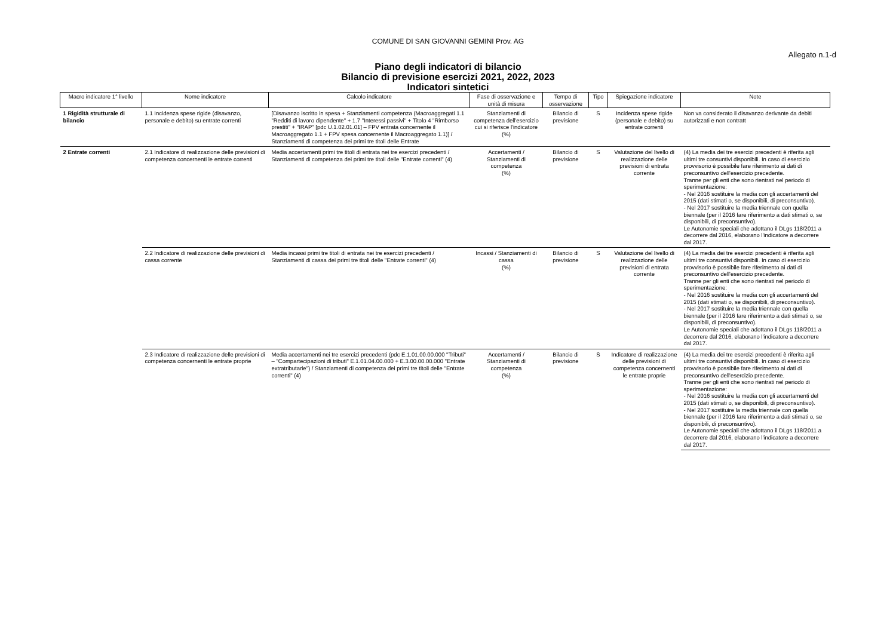COMUNE DI SAN GIOVANNI GEMINI Prov. AG
Allegato n.1-d
Piano degli indicatori di bilancio
Bilancio di previsione esercizi 2021, 2022, 2023
Indicatori sintetici
| Macro indicatore 1° livello | Nome indicatore | Calcolo indicatore | Fase di osservazione e unità di misura | Tempo di osservazione | Tipo | Spiegazione indicatore | Note |
| --- | --- | --- | --- | --- | --- | --- | --- |
| 1 Rigidità strutturale di bilancio | 1.1 Incidenza spese rigide (disavanzo, personale e debito) su entrate correnti | [Disavanzo iscritto in spesa + Stanziamenti competenza (Macroaggregati 1.1 "Redditi di lavoro dipendente" + 1.7 "Interessi passivi" + Titolo 4 "Rimborso prestiti" + "IRAP" [pdc U.1.02.01.01] – FPV entrata concernente il Macroaggregato 1.1 + FPV spesa concernente il Macroaggregato 1.1)] / Stanziamenti di competenza dei primi tre titoli delle Entrate | Stanziamenti di competenza dell'esercizio cui si riferisce l'indicatore (%) | Bilancio di previsione | S | Incidenza spese rigide (personale e debito) su entrate correnti | Non va considerato il disavanzo derivante da debiti autorizzati e non contratt |
| 2 Entrate correnti | 2.1 Indicatore di realizzazione delle previsioni di competenza concernenti le entrate correnti | Media accertamenti primi tre titoli di entrata nei tre esercizi precedenti / Stanziamenti di competenza dei primi tre titoli delle "Entrate correnti" (4) | Accertamenti / Stanziamenti di competenza (%) | Bilancio di previsione | S | Valutazione del livello di realizzazione delle previsioni di entrata corrente | (4) La media dei tre esercizi precedenti è riferita agli ultimi tre consuntivi disponibili. In caso di esercizio provvisorio è possibile fare riferimento ai dati di preconsuntivo dell'esercizio precedente. Tranne per gli enti che sono rientrati nel periodo di sperimentazione: - Nel 2016 sostituire la media con gli accertamenti del 2015 (dati stimati o, se disponibili, di preconsuntivo). - Nel 2017 sostituire la media triennale con quella biennale (per il 2016 fare riferimento a dati stimati o, se disponibili, di preconsuntivo). Le Autonomie speciali che adottano il DLgs 118/2011 a decorrere dal 2016, elaborano l'indicatore a decorrere dal 2017. |
| | 2.2 Indicatore di realizzazione delle previsioni di cassa corrente | Media incassi primi tre titoli di entrata nei tre esercizi precedenti / Stanziamenti di cassa dei primi tre titoli delle "Entrate correnti" (4) | Incassi / Stanziamenti di cassa (%) | Bilancio di previsione | S | Valutazione del livello di realizzazione delle previsioni di entrata corrente | (4) La media dei tre esercizi precedenti è riferita agli ultimi tre consuntivi disponibili. In caso di esercizio provvisorio è possibile fare riferimento ai dati di preconsuntivo dell'esercizio precedente. Tranne per gli enti che sono rientrati nel periodo di sperimentazione: - Nel 2016 sostituire la media con gli accertamenti del 2015 (dati stimati o, se disponibili, di preconsuntivo). - Nel 2017 sostituire la media triennale con quella biennale (per il 2016 fare riferimento a dati stimati o, se disponibili, di preconsuntivo). Le Autonomie speciali che adottano il DLgs 118/2011 a decorrere dal 2016, elaborano l'indicatore a decorrere dal 2017. |
| | 2.3 Indicatore di realizzazione delle previsioni di competenza concernenti le entrate proprie | Media accertamenti nei tre esercizi precedenti (pdc E.1.01.00.00.000 "Tributi" – "Compartecipazioni di tributi" E.1.01.04.00.000 + E.3.00.00.00.000 "Entrate extratributarie") / Stanziamenti di competenza dei primi tre titoli delle "Entrate correnti" (4) | Accertamenti / Stanziamenti di competenza (%) | Bilancio di previsione | S | Indicatore di realizzazione delle previsioni di competenza concernenti le entrate proprie | (4) La media dei tre esercizi precedenti è riferita agli ultimi tre consuntivi disponibili. In caso di esercizio provvisorio è possibile fare riferimento ai dati di preconsuntivo dell'esercizio precedente. Tranne per gli enti che sono rientrati nel periodo di sperimentazione: - Nel 2016 sostituire la media con gli accertamenti del 2015 (dati stimati o, se disponibili, di preconsuntivo). - Nel 2017 sostituire la media triennale con quella biennale (per il 2016 fare riferimento a dati stimati o, se disponibili, di preconsuntivo). Le Autonomie speciali che adottano il DLgs 118/2011 a decorrere dal 2016, elaborano l'indicatore a decorrere dal 2017. |